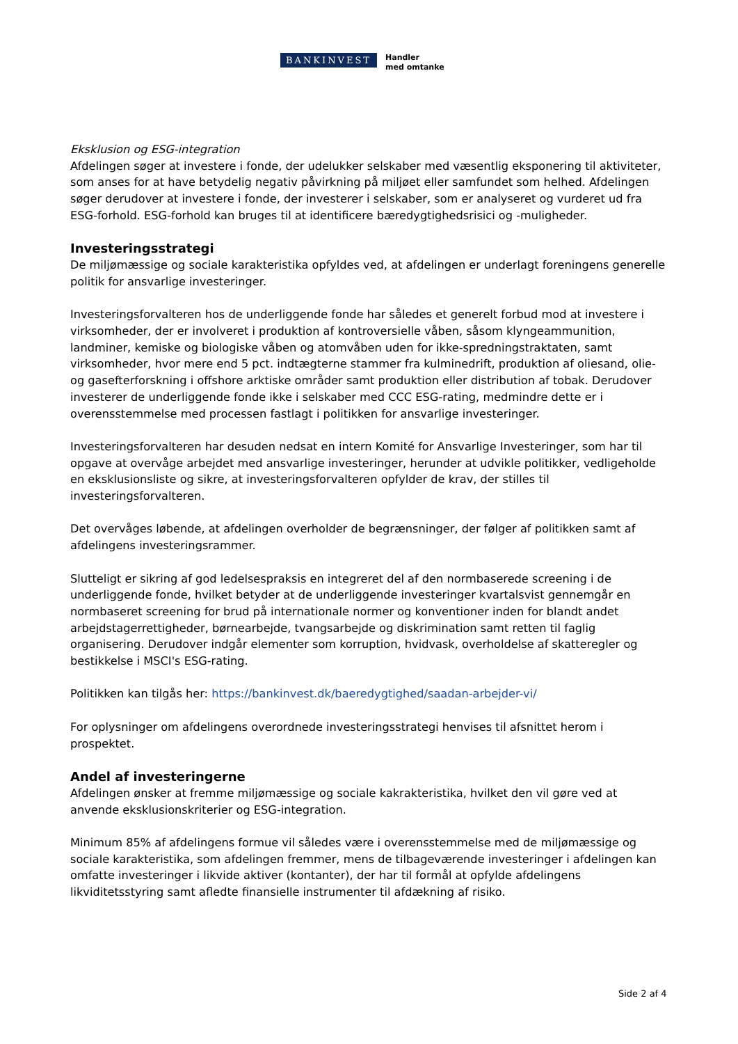BANKINVEST
Handler
med omtanke
Eksklusion og ESG-integration
Afdelingen søger at investere i fonde, der udelukker selskaber med væsentlig eksponering til aktiviteter, som anses for at have betydelig negativ påvirkning på miljøet eller samfundet som helhed. Afdelingen søger derudover at investere i fonde, der investerer i selskaber, som er analyseret og vurderet ud fra ESG-forhold. ESG-forhold kan bruges til at identificere bæredygtighedsrisici og -muligheder.
Investeringsstrategi
De miljømæssige og sociale karakteristika opfyldes ved, at afdelingen er underlagt foreningens generelle politik for ansvarlige investeringer.
Investeringsforvalteren hos de underliggende fonde har således et generelt forbud mod at investere i virksomheder, der er involveret i produktion af kontroversielle våben, såsom klyngeammunition, landminer, kemiske og biologiske våben og atomvåben uden for ikke-spredningstraktaten, samt virksomheder, hvor mere end 5 pct. indtægterne stammer fra kulminedrift, produktion af oliesand, olie- og gasefterforskning i offshore arktiske områder samt produktion eller distribution af tobak. Derudover investerer de underliggende fonde ikke i selskaber med CCC ESG-rating, medmindre dette er i overensstemmelse med processen fastlagt i politikken for ansvarlige investeringer.
Investeringsforvalteren har desuden nedsat en intern Komité for Ansvarlige Investeringer, som har til opgave at overvåge arbejdet med ansvarlige investeringer, herunder at udvikle politikker, vedligeholde en eksklusionsliste og sikre, at investeringsforvalteren opfylder de krav, der stilles til investeringsforvalteren.
Det overvåges løbende, at afdelingen overholder de begrænsninger, der følger af politikken samt af afdelingens investeringsrammer.
Slutteligt er sikring af god ledelsespraksis en integreret del af den normbaserede screening i de underliggende fonde, hvilket betyder at de underliggende investeringer kvartalsvist gennemgår en normbaseret screening for brud på internationale normer og konventioner inden for blandt andet arbejdstagerrettigheder, børnearbejde, tvangsarbejde og diskrimination samt retten til faglig organisering. Derudover indgår elementer som korruption, hvidvask, overholdelse af skatteregler og bestikkelse i MSCI's ESG-rating.
Politikken kan tilgås her: https://bankinvest.dk/baeredygtighed/saadan-arbejder-vi/
For oplysninger om afdelingens overordnede investeringsstrategi henvises til afsnittet herom i prospektet.
Andel af investeringerne
Afdelingen ønsker at fremme miljømæssige og sociale kakrakteristika, hvilket den vil gøre ved at anvende eksklusionskriterier og ESG-integration.
Minimum 85% af afdelingens formue vil således være i overensstemmelse med de miljømæssige og sociale karakteristika, som afdelingen fremmer, mens de tilbageværende investeringer i afdelingen kan omfatte investeringer i likvide aktiver (kontanter), der har til formål at opfylde afdelingens likviditetsstyring samt afledte finansielle instrumenter til afdækning af risiko.
Side 2 af 4